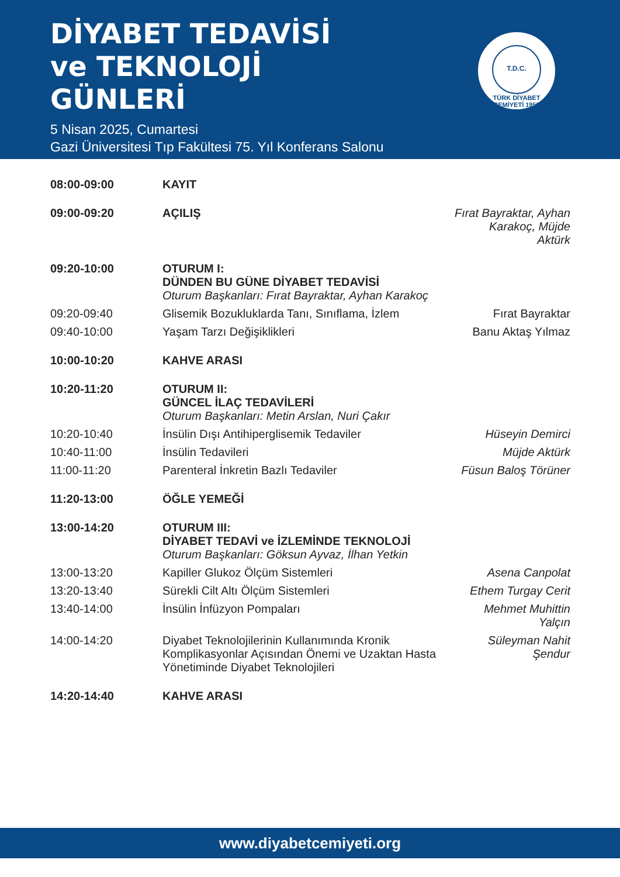DİYABET TEDAVİSİ
ve TEKNOLOJİ
GÜNLERİ
5 Nisan 2025, Cumartesi
Gazi Üniversitesi Tıp Fakültesi 75. Yıl Konferans Salonu
T.D.C.
TÜRK DİYABET CEMİYETİ 1955
| 08:00-09:00 | KAYIT | |
| 09:00-09:20 | AÇILIŞ | Fırat Bayraktar, Ayhan Karakoç, Müjde Aktürk |
| 09:20-10:00 | OTURUM I: DÜNDEN BU GÜNE DİYABET TEDAVİSİ Oturum Başkanları: Fırat Bayraktar, Ayhan Karakoç | |
| 09:20-09:40 | Glisemik Bozukluklarda Tanı, Sınıflama, İzlem | Fırat Bayraktar |
| 09:40-10:00 | Yaşam Tarzı Değişiklikleri | Banu Aktaş Yılmaz |
| 10:00-10:20 | KAHVE ARASI | |
| 10:20-11:20 | OTURUM II: GÜNCEL İLAÇ TEDAVİLERİ Oturum Başkanları: Metin Arslan, Nuri Çakır | |
| 10:20-10:40 | İnsülin Dışı Antihiperglisemik Tedaviler | Hüseyin Demirci |
| 10:40-11:00 | İnsülin Tedavileri | Müjde Aktürk |
| 11:00-11:20 | Parenteral İnkretin Bazlı Tedaviler | Füsun Baloş Törüner |
| 11:20-13:00 | ÖĞLE YEMEĞİ | |
| 13:00-14:20 | OTURUM III: DİYABET TEDAVİ ve İZLEMİNDE TEKNOLOJİ Oturum Başkanları: Göksun Ayvaz, İlhan Yetkin | |
| 13:00-13:20 | Kapiller Glukoz Ölçüm Sistemleri | Asena Canpolat |
| 13:20-13:40 | Sürekli Cilt Altı Ölçüm Sistemleri | Ethem Turgay Cerit |
| 13:40-14:00 | İnsülin İnfüzyon Pompaları | Mehmet Muhittin Yalçın |
| 14:00-14:20 | Diyabet Teknolojilerinin Kullanımında Kronik Komplikasyonlar Açısından Önemi ve Uzaktan Hasta Yönetiminde Diyabet Teknolojileri | Süleyman Nahit Şendur |
| 14:20-14:40 | KAHVE ARASI | |
www.diyabetcemiyeti.org